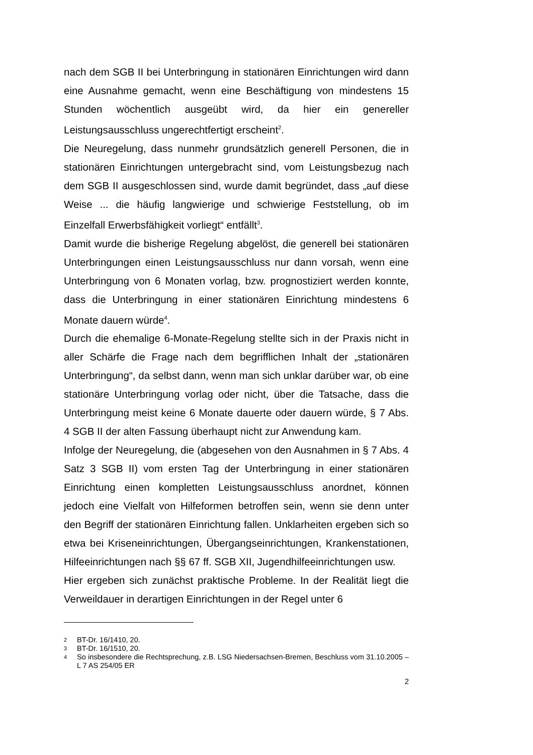nach dem SGB II bei Unterbringung in stationären Einrichtungen wird dann eine Ausnahme gemacht, wenn eine Beschäftigung von mindestens 15 Stunden wöchentlich ausgeübt wird, da hier ein genereller Leistungsausschluss ungerechtfertigt erscheint<sup>2</sup>.
Die Neuregelung, dass nunmehr grundsätzlich generell Personen, die in stationären Einrichtungen untergebracht sind, vom Leistungsbezug nach dem SGB II ausgeschlossen sind, wurde damit begründet, dass „auf diese Weise ... die häufig langwierige und schwierige Feststellung, ob im Einzelfall Erwerbsfähigkeit vorliegt“ entfällt<sup>3</sup>.
Damit wurde die bisherige Regelung abgelöst, die generell bei stationären Unterbringungen einen Leistungsausschluss nur dann vorsah, wenn eine Unterbringung von 6 Monaten vorlag, bzw. prognostiziert werden konnte, dass die Unterbringung in einer stationären Einrichtung mindestens 6 Monate dauern würde<sup>4</sup>.
Durch die ehemalige 6-Monate-Regelung stellte sich in der Praxis nicht in aller Schärfe die Frage nach dem begrifflichen Inhalt der „stationären Unterbringung“, da selbst dann, wenn man sich unklar darüber war, ob eine stationäre Unterbringung vorlag oder nicht, über die Tatsache, dass die Unterbringung meist keine 6 Monate dauerte oder dauern würde, § 7 Abs. 4 SGB II der alten Fassung überhaupt nicht zur Anwendung kam.
Infolge der Neuregelung, die (abgesehen von den Ausnahmen in § 7 Abs. 4 Satz 3 SGB II) vom ersten Tag der Unterbringung in einer stationären Einrichtung einen kompletten Leistungsausschluss anordnet, können jedoch eine Vielfalt von Hilfeformen betroffen sein, wenn sie denn unter den Begriff der stationären Einrichtung fallen. Unklarheiten ergeben sich so etwa bei Kriseneinrichtungen, Übergangseinrichtungen, Krankenstationen, Hilfeeinrichtungen nach §§ 67 ff. SGB XII, Jugendhilfeeinrichtungen usw.
Hier ergeben sich zunächst praktische Probleme. In der Realität liegt die Verweildauer in derartigen Einrichtungen in der Regel unter 6
2 BT-Dr. 16/1410, 20.
3 BT-Dr. 16/1510, 20.
4 So insbesondere die Rechtsprechung, z.B. LSG Niedersachsen-Bremen, Beschluss vom 31.10.2005 – L 7 AS 254/05 ER
2